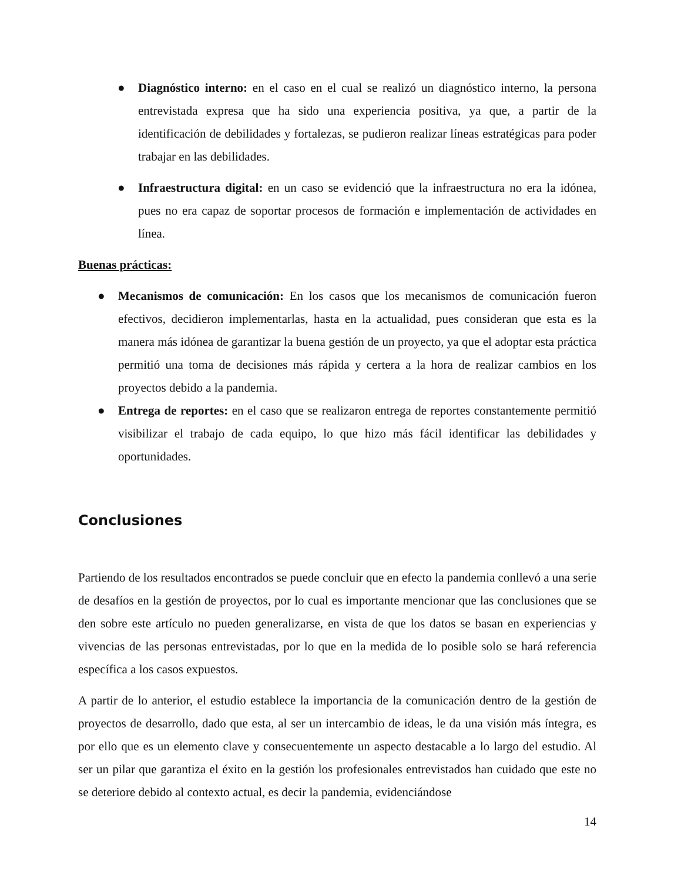● Diagnóstico interno: en el caso en el cual se realizó un diagnóstico interno, la persona entrevistada expresa que ha sido una experiencia positiva, ya que, a partir de la identificación de debilidades y fortalezas, se pudieron realizar líneas estratégicas para poder trabajar en las debilidades.
● Infraestructura digital: en un caso se evidenció que la infraestructura no era la idónea, pues no era capaz de soportar procesos de formación e implementación de actividades en línea.
Buenas prácticas:
● Mecanismos de comunicación: En los casos que los mecanismos de comunicación fueron efectivos, decidieron implementarlas, hasta en la actualidad, pues consideran que esta es la manera más idónea de garantizar la buena gestión de un proyecto, ya que el adoptar esta práctica permitió una toma de decisiones más rápida y certera a la hora de realizar cambios en los proyectos debido a la pandemia.
● Entrega de reportes: en el caso que se realizaron entrega de reportes constantemente permitió visibilizar el trabajo de cada equipo, lo que hizo más fácil identificar las debilidades y oportunidades.
Conclusiones
Partiendo de los resultados encontrados se puede concluir que en efecto la pandemia conllevó a una serie de desafíos en la gestión de proyectos, por lo cual es importante mencionar que las conclusiones que se den sobre este artículo no pueden generalizarse, en vista de que los datos se basan en experiencias y vivencias de las personas entrevistadas, por lo que en la medida de lo posible solo se hará referencia específica a los casos expuestos.
A partir de lo anterior, el estudio establece la importancia de la comunicación dentro de la gestión de proyectos de desarrollo, dado que esta, al ser un intercambio de ideas, le da una visión más íntegra, es por ello que es un elemento clave y consecuentemente un aspecto destacable a lo largo del estudio. Al ser un pilar que garantiza el éxito en la gestión los profesionales entrevistados han cuidado que este no se deteriore debido al contexto actual, es decir la pandemia, evidenciándose
14